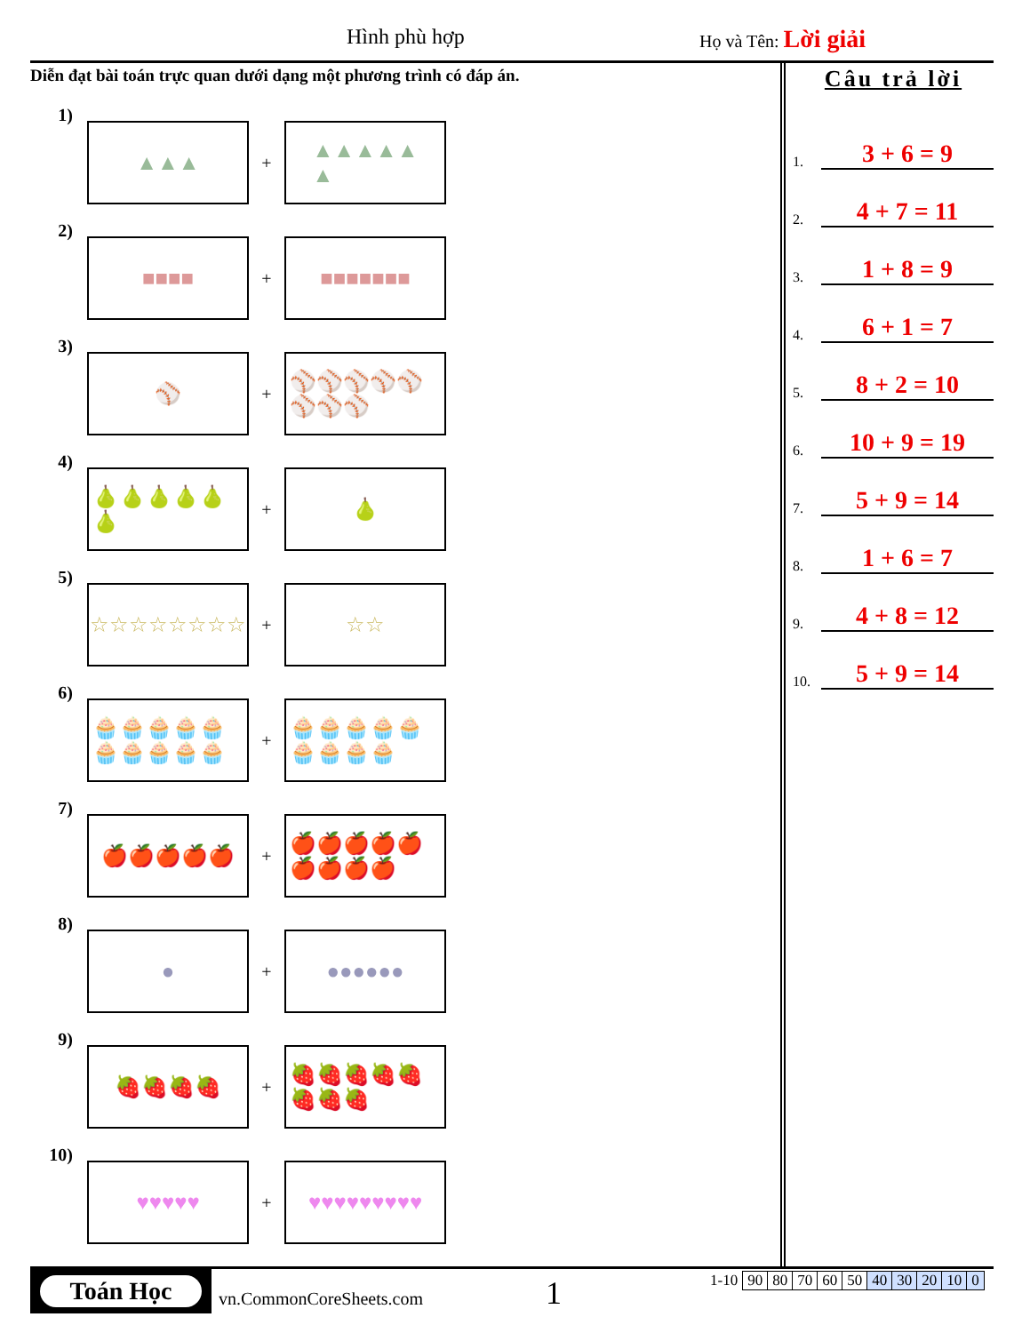Hình phù hợp Họ và Tên: Lời giải
Diễn đạt bài toán trực quan dưới dạng một phương trình có đáp án.
1)
▲▲▲
+
▲▲▲▲▲
▲
2)
■■■■
+
■■■■■■■
3)
⚾
+
⚾⚾⚾⚾⚾⚾⚾⚾
4)
🍐🍐🍐🍐🍐🍐
+
🍐
5)
☆☆☆☆☆☆☆☆
+
☆☆
6)
🧁🧁🧁🧁🧁🧁🧁🧁🧁🧁
+
🧁🧁🧁🧁🧁🧁🧁🧁🧁
7)
🍎🍎🍎🍎🍎
+
🍎🍎🍎🍎🍎🍎🍎🍎🍎
8)
●
+
●●●●●●
9)
🍓🍓🍓🍓
+
🍓🍓🍓🍓🍓🍓🍓🍓
10)
♥♥♥♥♥
+
♥♥♥♥♥♥♥♥♥
Câu trả lời
1. 3 + 6 = 9
2. 4 + 7 = 11
3. 1 + 8 = 9
4. 6 + 1 = 7
5. 8 + 2 = 10
6. 10 + 9 = 19
7. 5 + 9 = 14
8. 1 + 6 = 7
9. 4 + 8 = 12
10. 5 + 9 = 14
Toán Học
vn.CommonCoreSheets.com 1
| 1-10 | 90 | 80 | 70 | 60 | 50 | 40 | 30 | 20 | 10 | 0 |